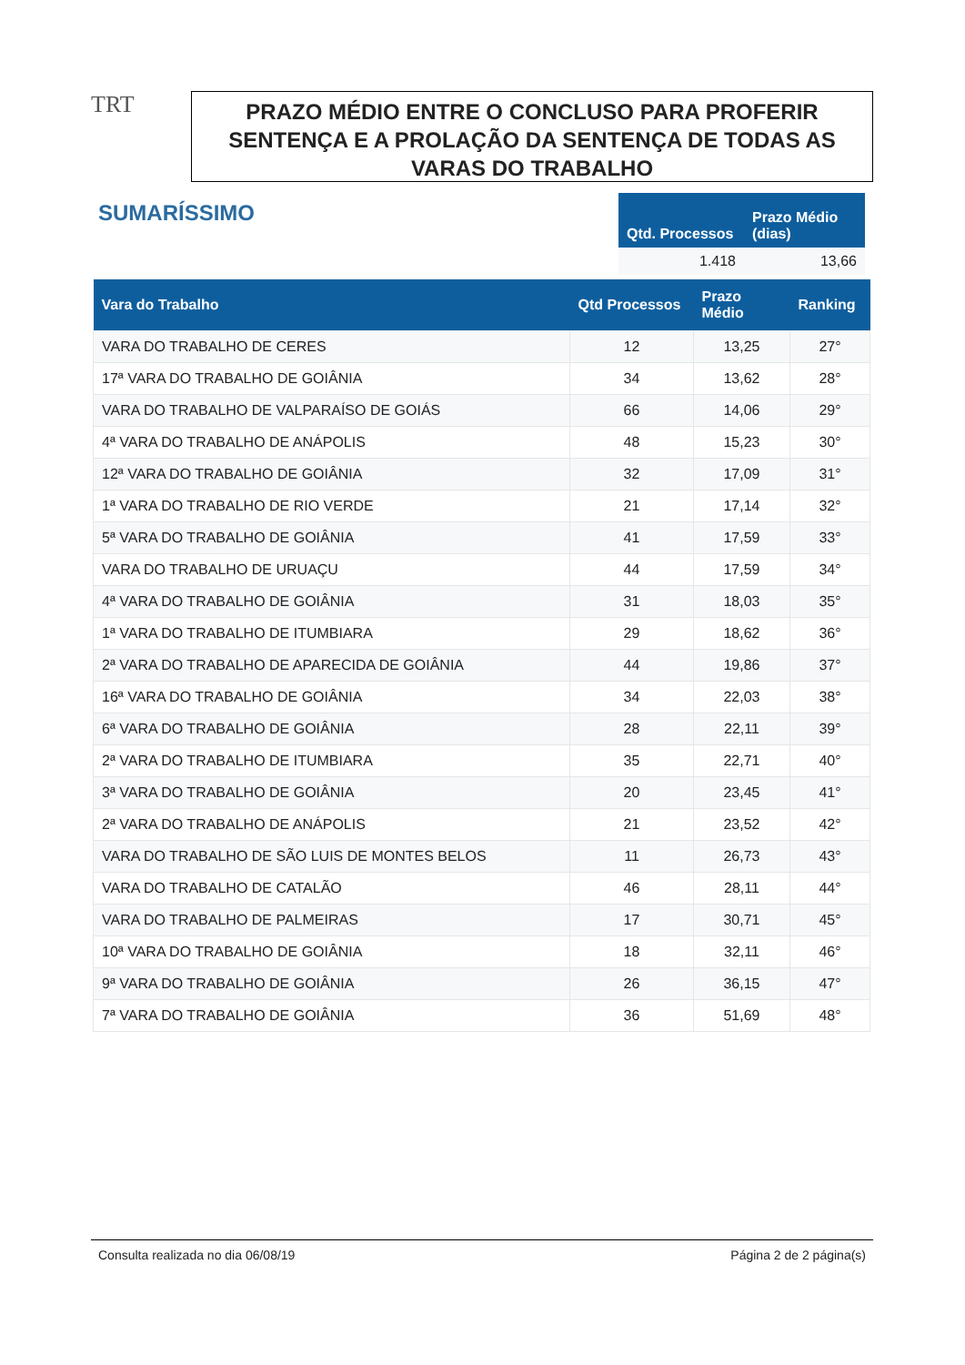TRT
PRAZO MÉDIO ENTRE O CONCLUSO PARA PROFERIR SENTENÇA E A PROLAÇÃO DA SENTENÇA DE TODAS AS VARAS DO TRABALHO
SUMARÍSSIMO
| Qtd. Processos | Prazo Médio (dias) |
| --- | --- |
| 1.418 | 13,66 |
| Vara do Trabalho | Qtd Processos | Prazo Médio | Ranking |
| --- | --- | --- | --- |
| VARA DO TRABALHO DE CERES | 12 | 13,25 | 27° |
| 17ª VARA DO TRABALHO DE GOIÂNIA | 34 | 13,62 | 28° |
| VARA DO TRABALHO DE VALPARAÍSO DE GOIÁS | 66 | 14,06 | 29° |
| 4ª VARA DO TRABALHO DE ANÁPOLIS | 48 | 15,23 | 30° |
| 12ª VARA DO TRABALHO DE GOIÂNIA | 32 | 17,09 | 31° |
| 1ª VARA DO TRABALHO DE RIO VERDE | 21 | 17,14 | 32° |
| 5ª VARA DO TRABALHO DE GOIÂNIA | 41 | 17,59 | 33° |
| VARA DO TRABALHO DE URUAÇU | 44 | 17,59 | 34° |
| 4ª VARA DO TRABALHO DE GOIÂNIA | 31 | 18,03 | 35° |
| 1ª VARA DO TRABALHO DE ITUMBIARA | 29 | 18,62 | 36° |
| 2ª VARA DO TRABALHO DE APARECIDA DE GOIÂNIA | 44 | 19,86 | 37° |
| 16ª VARA DO TRABALHO DE GOIÂNIA | 34 | 22,03 | 38° |
| 6ª VARA DO TRABALHO DE GOIÂNIA | 28 | 22,11 | 39° |
| 2ª VARA DO TRABALHO DE ITUMBIARA | 35 | 22,71 | 40° |
| 3ª VARA DO TRABALHO DE GOIÂNIA | 20 | 23,45 | 41° |
| 2ª VARA DO TRABALHO DE ANÁPOLIS | 21 | 23,52 | 42° |
| VARA DO TRABALHO DE SÃO LUIS DE MONTES BELOS | 11 | 26,73 | 43° |
| VARA DO TRABALHO DE CATALÃO | 46 | 28,11 | 44° |
| VARA DO TRABALHO DE PALMEIRAS | 17 | 30,71 | 45° |
| 10ª VARA DO TRABALHO DE GOIÂNIA | 18 | 32,11 | 46° |
| 9ª VARA DO TRABALHO DE GOIÂNIA | 26 | 36,15 | 47° |
| 7ª VARA DO TRABALHO DE GOIÂNIA | 36 | 51,69 | 48° |
Consulta realizada no dia 06/08/19 Página 2 de 2 página(s)